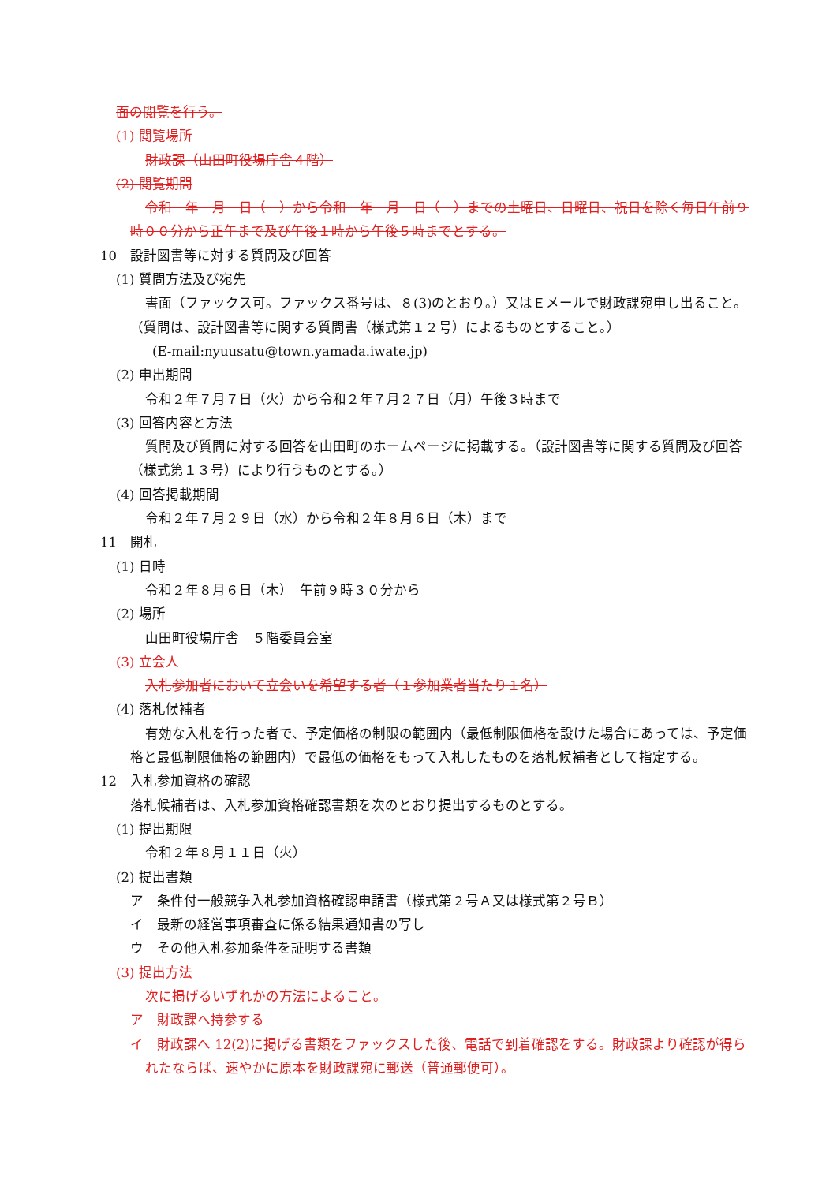面の閲覧を行う。
(1) 閲覧場所
財政課（山田町役場庁舎４階）
(2) 閲覧期間
令和　年　月　日（　）から令和　年　月　日（　）までの土曜日、日曜日、祝日を除く毎日午前９時００分から正午まで及び午後１時から午後５時までとする。
10　設計図書等に対する質問及び回答
(1) 質問方法及び宛先
書面（ファックス可。ファックス番号は、８(3)のとおり。）又はＥメールで財政課宛申し出ること。（質問は、設計図書等に関する質問書（様式第１２号）によるものとすること。）
(E-mail:nyuusatu@town.yamada.iwate.jp)
(2) 申出期間
令和２年７月７日（火）から令和２年７月２７日（月）午後３時まで
(3) 回答内容と方法
質問及び質問に対する回答を山田町のホームページに掲載する。（設計図書等に関する質問及び回答（様式第１３号）により行うものとする。）
(4) 回答掲載期間
令和２年７月２９日（水）から令和２年８月６日（木）まで
11　開札
(1) 日時
令和２年８月６日（木）　午前９時３０分から
(2) 場所
山田町役場庁舎　５階委員会室
(3) 立会人
入札参加者において立会いを希望する者（１参加業者当たり１名）
(4) 落札候補者
有効な入札を行った者で、予定価格の制限の範囲内（最低制限価格を設けた場合にあっては、予定価格と最低制限価格の範囲内）で最低の価格をもって入札したものを落札候補者として指定する。
12　入札参加資格の確認
落札候補者は、入札参加資格確認書類を次のとおり提出するものとする。
(1) 提出期限
令和２年８月１１日（火）
(2) 提出書類
ア　条件付一般競争入札参加資格確認申請書（様式第２号Ａ又は様式第２号Ｂ）
イ　最新の経営事項審査に係る結果通知書の写し
ウ　その他入札参加条件を証明する書類
(3) 提出方法
次に掲げるいずれかの方法によること。
ア　財政課へ持参する
イ　財政課へ 12(2)に掲げる書類をファックスした後、電話で到着確認をする。財政課より確認が得られたならば、速やかに原本を財政課宛に郵送（普通郵便可）。